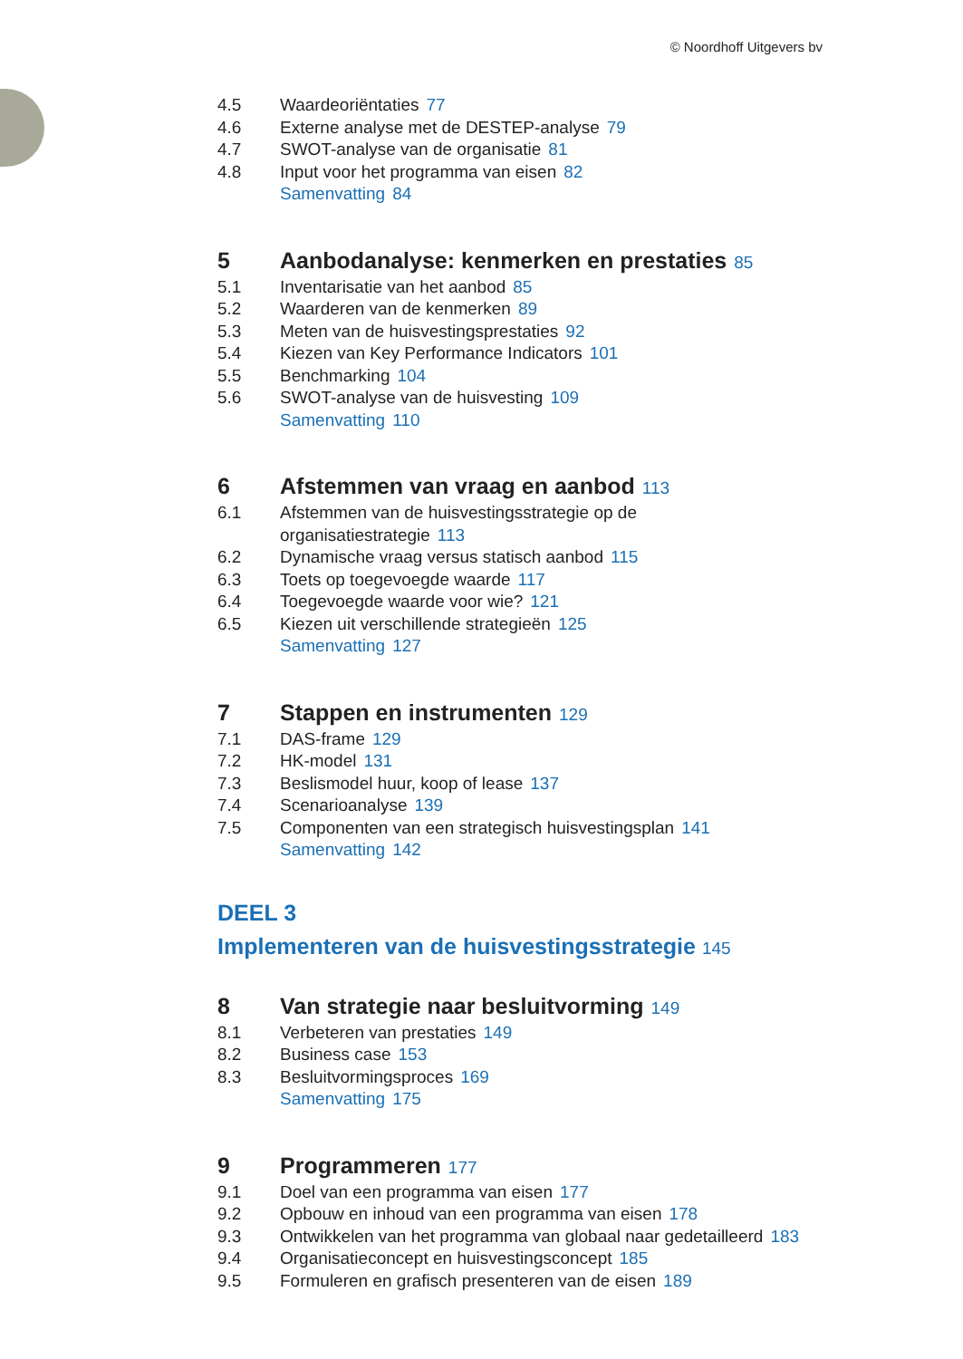© Noordhoff Uitgevers bv
4.5 Waardeoriëntaties 77
4.6 Externe analyse met de DESTEP-analyse 79
4.7 SWOT-analyse van de organisatie 81
4.8 Input voor het programma van eisen 82
Samenvatting 84
5 Aanbodanalyse: kenmerken en prestaties 85
5.1 Inventarisatie van het aanbod 85
5.2 Waarderen van de kenmerken 89
5.3 Meten van de huisvestingsprestaties 92
5.4 Kiezen van Key Performance Indicators 101
5.5 Benchmarking 104
5.6 SWOT-analyse van de huisvesting 109
Samenvatting 110
6 Afstemmen van vraag en aanbod 113
6.1 Afstemmen van de huisvestingsstrategie op de
organisatiestrategie 113
6.2 Dynamische vraag versus statisch aanbod 115
6.3 Toets op toegevoegde waarde 117
6.4 Toegevoegde waarde voor wie? 121
6.5 Kiezen uit verschillende strategieën 125
Samenvatting 127
7 Stappen en instrumenten 129
7.1 DAS-frame 129
7.2 HK-model 131
7.3 Beslismodel huur, koop of lease 137
7.4 Scenarioanalyse 139
7.5 Componenten van een strategisch huisvestingsplan 141
Samenvatting 142
DEEL 3
Implementeren van de huisvestingsstrategie 145
8 Van strategie naar besluitvorming 149
8.1 Verbeteren van prestaties 149
8.2 Business case 153
8.3 Besluitvormingsproces 169
Samenvatting 175
9 Programmeren 177
9.1 Doel van een programma van eisen 177
9.2 Opbouw en inhoud van een programma van eisen 178
9.3 Ontwikkelen van het programma van globaal naar gedetailleerd 183
9.4 Organisatieconcept en huisvestingsconcept 185
9.5 Formuleren en grafisch presenteren van de eisen 189